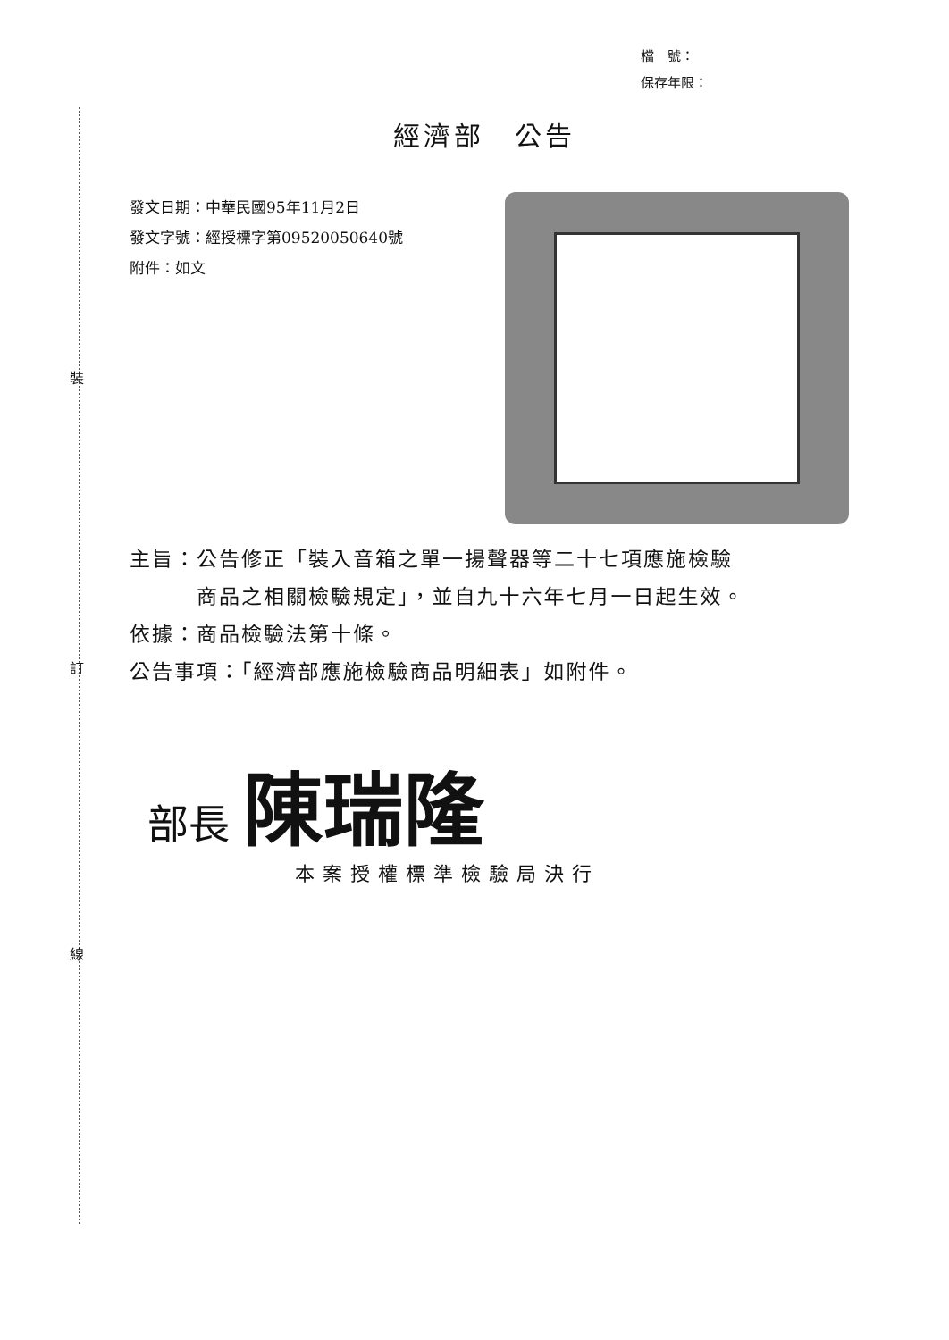裝
訂
線
檔　號：
保存年限：
經濟部　公告
發文日期：中華民國95年11月2日
發文字號：經授標字第09520050640號
附件：如文
主旨：公告修正「裝入音箱之單一揚聲器等二十七項應施檢驗
　　　商品之相關檢驗規定」，並自九十六年七月一日起生效。
依據：商品檢驗法第十條。
公告事項：「經濟部應施檢驗商品明細表」如附件。
部長 陳瑞隆
本案授權標準檢驗局決行